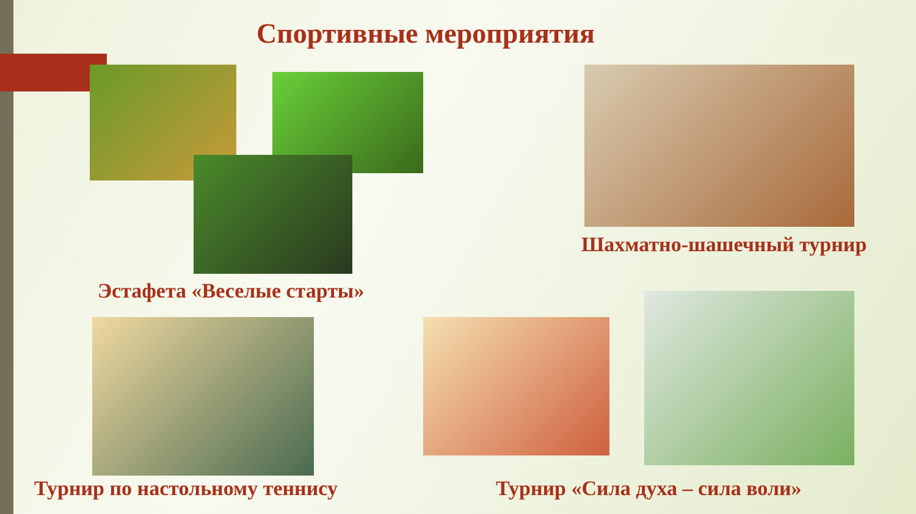Спортивные мероприятия
Шахматно-шашечный турнир
Эстафета «Веселые старты»
Турнир по настольному теннису Турнир «Сила духа – сила воли»